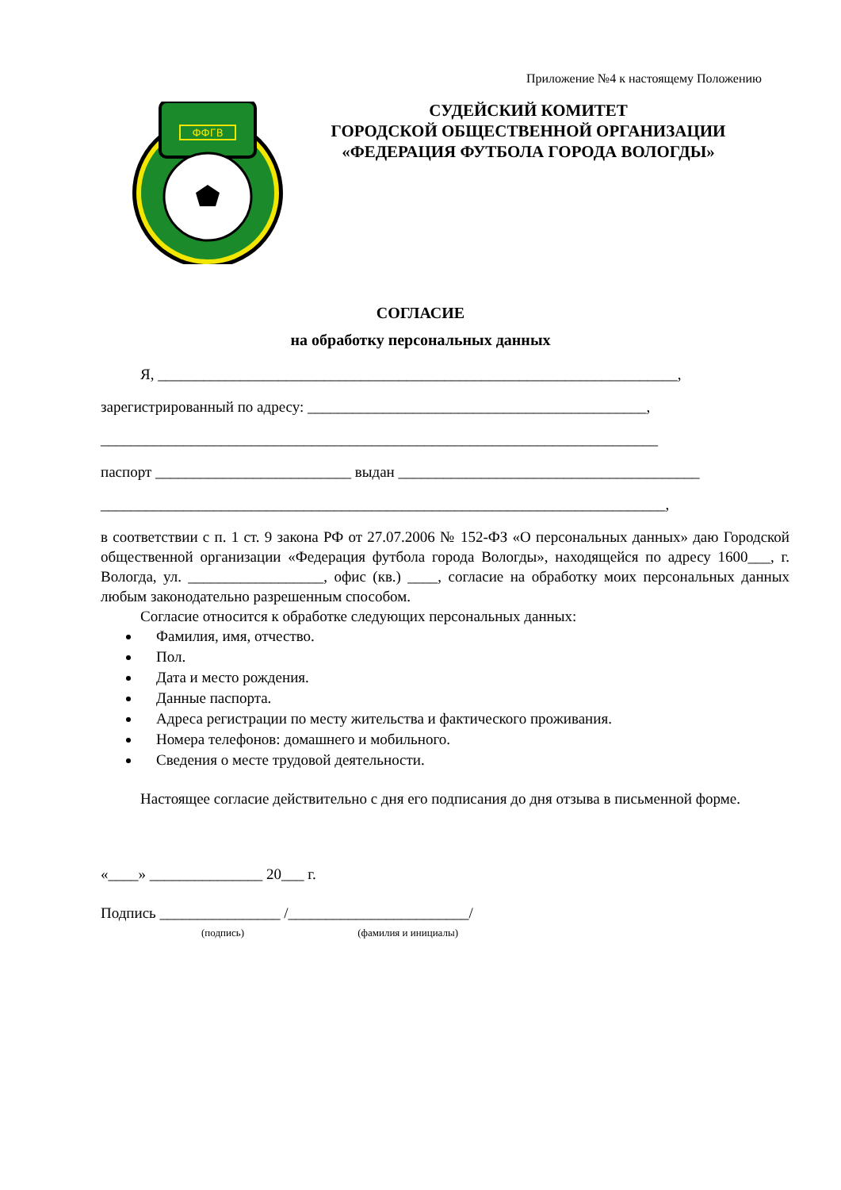Приложение №4 к настоящему Положению
ФФГВ
СУДЕЙСКИЙ КОМИТЕТ
ГОРОДСКОЙ ОБЩЕСТВЕННОЙ ОРГАНИЗАЦИИ
«ФЕДЕРАЦИЯ ФУТБОЛА ГОРОДА ВОЛОГДЫ»
СОГЛАСИЕ
на обработку персональных данных
Я, _____________________________________________________________________,
зарегистрированный по адресу: _____________________________________________,
__________________________________________________________________________
паспорт __________________________ выдан ________________________________________
___________________________________________________________________________,
в соответствии с п. 1 ст. 9 закона РФ от 27.07.2006 № 152-ФЗ «О персональных данных» даю Городской общественной организации «Федерация футбола города Вологды», находящейся по адресу 1600___, г. Вологда, ул. __________________, офис (кв.) ____, согласие на обработку моих персональных данных любым законодательно разрешенным способом.
Согласие относится к обработке следующих персональных данных:
Фамилия, имя, отчество.
Пол.
Дата и место рождения.
Данные паспорта.
Адреса регистрации по месту жительства и фактического проживания.
Номера телефонов: домашнего и мобильного.
Сведения о месте трудовой деятельности.
Настоящее согласие действительно с дня его подписания до дня отзыва в письменной форме.
«____» _______________ 20___ г.
Подпись ________________ /________________________/
(подпись) (фамилия и инициалы)